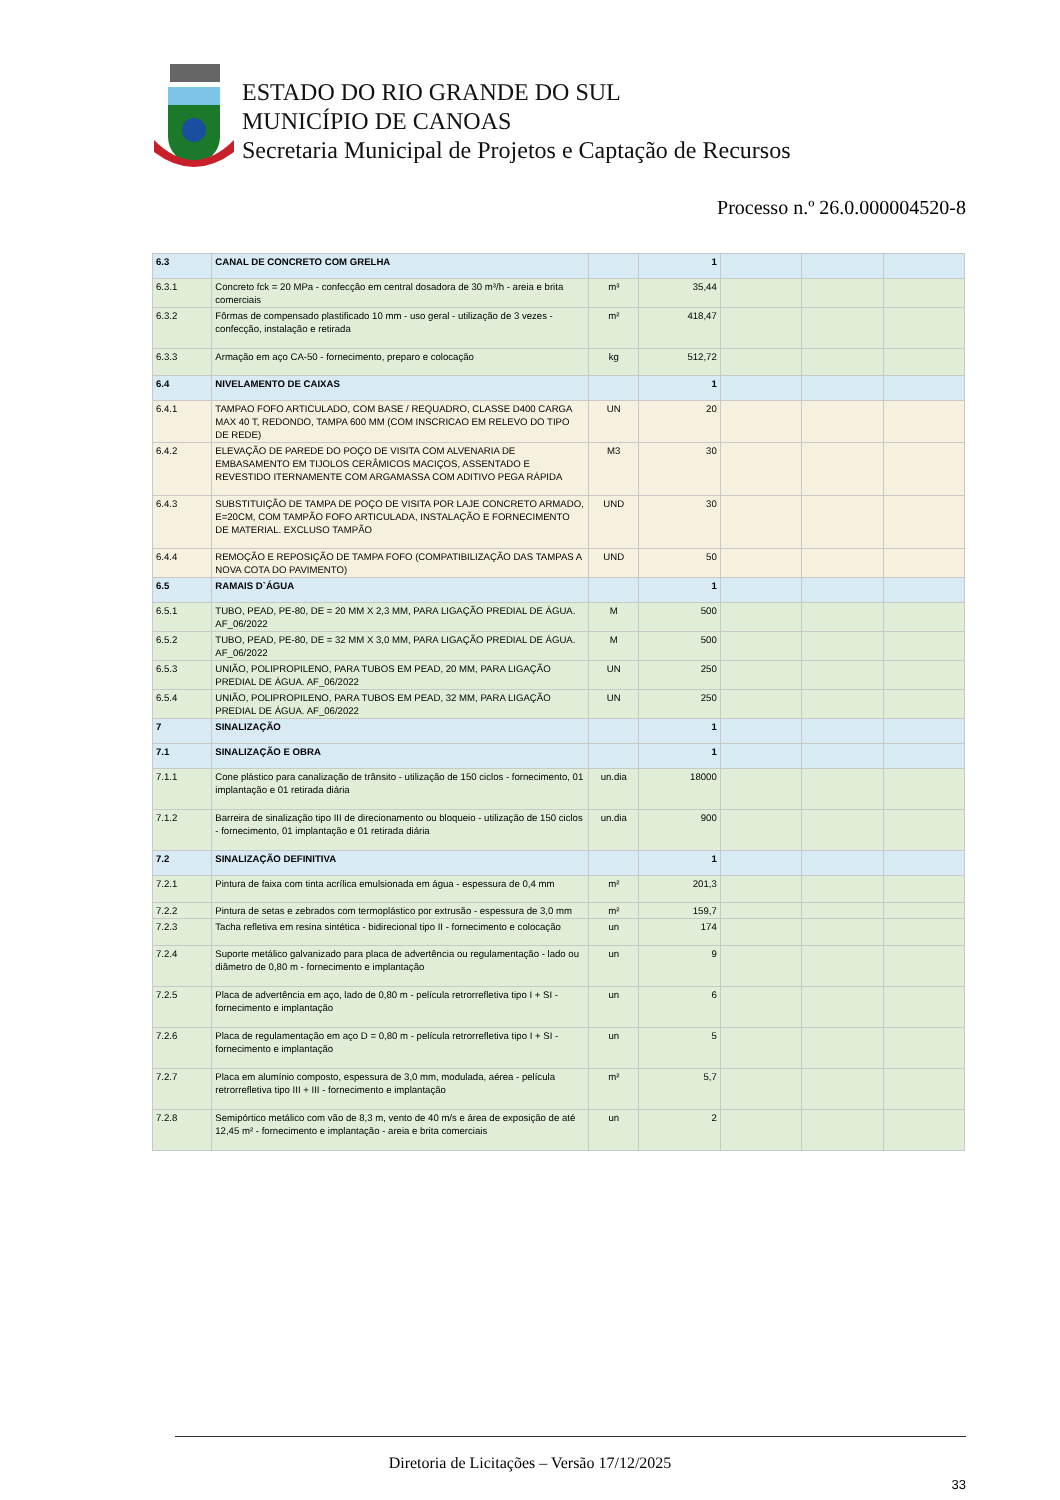ESTADO DO RIO GRANDE DO SUL
MUNICÍPIO DE CANOAS
Secretaria Municipal de Projetos e Captação de Recursos
Processo n.º 26.0.000004520-8
| 6.3 | CANAL DE CONCRETO COM GRELHA | | 1 | | | |
| 6.3.1 | Concreto fck = 20 MPa - confecção em central dosadora de 30 m³/h - areia e brita comerciais | m³ | 35,44 | | | |
| 6.3.2 | Fôrmas de compensado plastificado 10 mm - uso geral - utilização de 3 vezes - confecção, instalação e retirada | m² | 418,47 | | | |
| 6.3.3 | Armação em aço CA-50 - fornecimento, preparo e colocação | kg | 512,72 | | | |
| 6.4 | NIVELAMENTO DE CAIXAS | | 1 | | | |
| 6.4.1 | TAMPAO FOFO ARTICULADO, COM BASE / REQUADRO, CLASSE D400 CARGA MAX 40 T, REDONDO, TAMPA 600 MM (COM INSCRICAO EM RELEVO DO TIPO DE REDE) | UN | 20 | | | |
| 6.4.2 | ELEVAÇÃO DE PAREDE DO POÇO DE VISITA COM ALVENARIA DE EMBASAMENTO EM TIJOLOS CERÂMICOS MACIÇOS, ASSENTADO E REVESTIDO ITERNAMENTE COM ARGAMASSA COM ADITIVO PEGA RÁPIDA | M3 | 30 | | | |
| 6.4.3 | SUBSTITUIÇÃO DE TAMPA DE POÇO DE VISITA POR LAJE CONCRETO ARMADO, E=20CM, COM TAMPÃO FOFO ARTICULADA, INSTALAÇÃO E FORNECIMENTO DE MATERIAL. EXCLUSO TAMPÃO | UND | 30 | | | |
| 6.4.4 | REMOÇÃO E REPOSIÇÃO DE TAMPA FOFO (COMPATIBILIZAÇÃO DAS TAMPAS A NOVA COTA DO PAVIMENTO) | UND | 50 | | | |
| 6.5 | RAMAIS D`ÁGUA | | 1 | | | |
| 6.5.1 | TUBO, PEAD, PE-80, DE = 20 MM X 2,3 MM, PARA LIGAÇÃO PREDIAL DE ÁGUA. AF_06/2022 | M | 500 | | | |
| 6.5.2 | TUBO, PEAD, PE-80, DE = 32 MM X 3,0 MM, PARA LIGAÇÃO PREDIAL DE ÁGUA. AF_06/2022 | M | 500 | | | |
| 6.5.3 | UNIÃO, POLIPROPILENO, PARA TUBOS EM PEAD, 20 MM, PARA LIGAÇÃO PREDIAL DE ÁGUA. AF_06/2022 | UN | 250 | | | |
| 6.5.4 | UNIÃO, POLIPROPILENO, PARA TUBOS EM PEAD, 32 MM, PARA LIGAÇÃO PREDIAL DE ÁGUA. AF_06/2022 | UN | 250 | | | |
| 7 | SINALIZAÇÃO | | 1 | | | |
| 7.1 | SINALIZAÇÃO E OBRA | | 1 | | | |
| 7.1.1 | Cone plástico para canalização de trânsito - utilização de 150 ciclos - fornecimento, 01 implantação e 01 retirada diária | un.dia | 18000 | | | |
| 7.1.2 | Barreira de sinalização tipo III de direcionamento ou bloqueio - utilização de 150 ciclos - fornecimento, 01 implantação e 01 retirada diária | un.dia | 900 | | | |
| 7.2 | SINALIZAÇÃO DEFINITIVA | | 1 | | | |
| 7.2.1 | Pintura de faixa com tinta acrílica emulsionada em água - espessura de 0,4 mm | m² | 201,3 | | | |
| 7.2.2 | Pintura de setas e zebrados com termoplástico por extrusão - espessura de 3,0 mm | m² | 159,7 | | | |
| 7.2.3 | Tacha refletiva em resina sintética - bidirecional tipo II - fornecimento e colocação | un | 174 | | | |
| 7.2.4 | Suporte metálico galvanizado para placa de advertência ou regulamentação - lado ou diâmetro de 0,80 m - fornecimento e implantação | un | 9 | | | |
| 7.2.5 | Placa de advertência em aço, lado de 0,80 m - película retrorrefletiva tipo I + SI - fornecimento e implantação | un | 6 | | | |
| 7.2.6 | Placa de regulamentação em aço D = 0,80 m - película retrorrefletiva tipo I + SI - fornecimento e implantação | un | 5 | | | |
| 7.2.7 | Placa em alumínio composto, espessura de 3,0 mm, modulada, aérea - película retrorrefletiva tipo III + III - fornecimento e implantação | m² | 5,7 | | | |
| 7.2.8 | Semipórtico metálico com vão de 8,3 m, vento de 40 m/s e área de exposição de até 12,45 m² - fornecimento e implantação - areia e brita comerciais | un | 2 | | | |
Diretoria de Licitações – Versão 17/12/2025
33